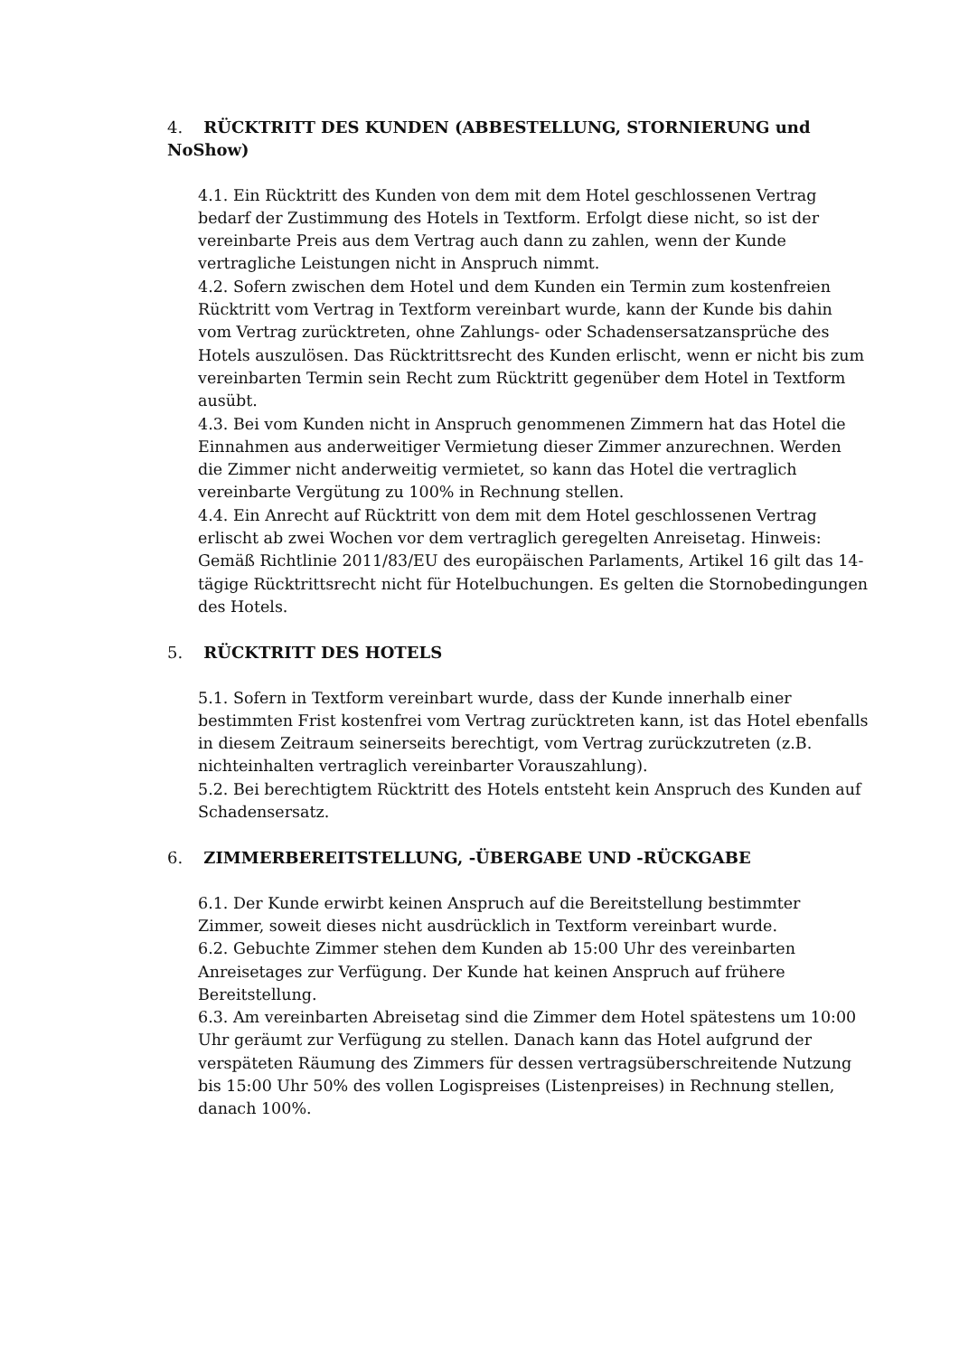4. RÜCKTRITT DES KUNDEN (ABBESTELLUNG, STORNIERUNG und NoShow)
4.1. Ein Rücktritt des Kunden von dem mit dem Hotel geschlossenen Vertrag bedarf der Zustimmung des Hotels in Textform. Erfolgt diese nicht, so ist der vereinbarte Preis aus dem Vertrag auch dann zu zahlen, wenn der Kunde vertragliche Leistungen nicht in Anspruch nimmt.
4.2. Sofern zwischen dem Hotel und dem Kunden ein Termin zum kostenfreien Rücktritt vom Vertrag in Textform vereinbart wurde, kann der Kunde bis dahin vom Vertrag zurücktreten, ohne Zahlungs- oder Schadensersatzansprüche des Hotels auszulösen. Das Rücktrittsrecht des Kunden erlischt, wenn er nicht bis zum vereinbarten Termin sein Recht zum Rücktritt gegenüber dem Hotel in Textform ausübt.
4.3. Bei vom Kunden nicht in Anspruch genommenen Zimmern hat das Hotel die Einnahmen aus anderweitiger Vermietung dieser Zimmer anzurechnen. Werden die Zimmer nicht anderweitig vermietet, so kann das Hotel die vertraglich vereinbarte Vergütung zu 100% in Rechnung stellen.
4.4. Ein Anrecht auf Rücktritt von dem mit dem Hotel geschlossenen Vertrag erlischt ab zwei Wochen vor dem vertraglich geregelten Anreisetag. Hinweis: Gemäß Richtlinie 2011/83/EU des europäischen Parlaments, Artikel 16 gilt das 14-tägige Rücktrittsrecht nicht für Hotelbuchungen. Es gelten die Stornobedingungen des Hotels.
5. RÜCKTRITT DES HOTELS
5.1. Sofern in Textform vereinbart wurde, dass der Kunde innerhalb einer bestimmten Frist kostenfrei vom Vertrag zurücktreten kann, ist das Hotel ebenfalls in diesem Zeitraum seinerseits berechtigt, vom Vertrag zurückzutreten (z.B. nichteinhalten vertraglich vereinbarter Vorauszahlung).
5.2. Bei berechtigtem Rücktritt des Hotels entsteht kein Anspruch des Kunden auf Schadensersatz.
6. ZIMMERBEREITSTELLUNG, -ÜBERGABE UND -RÜCKGABE
6.1. Der Kunde erwirbt keinen Anspruch auf die Bereitstellung bestimmter Zimmer, soweit dieses nicht ausdrücklich in Textform vereinbart wurde.
6.2. Gebuchte Zimmer stehen dem Kunden ab 15:00 Uhr des vereinbarten Anreisetages zur Verfügung. Der Kunde hat keinen Anspruch auf frühere Bereitstellung.
6.3. Am vereinbarten Abreisetag sind die Zimmer dem Hotel spätestens um 10:00 Uhr geräumt zur Verfügung zu stellen. Danach kann das Hotel aufgrund der verspäteten Räumung des Zimmers für dessen vertragsüberschreitende Nutzung bis 15:00 Uhr 50% des vollen Logispreises (Listenpreises) in Rechnung stellen, danach 100%.